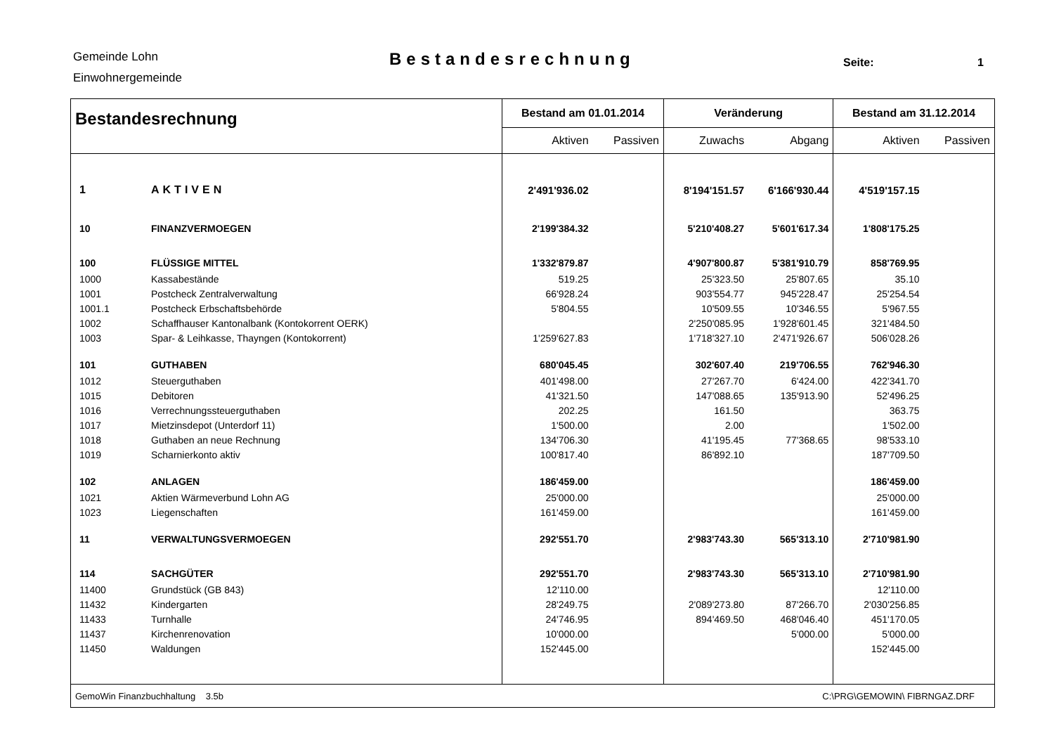Gemeinde Lohn
Einwohnergemeinde
Bestandesrechnung
Seite: 1
| Bestandesrechnung | | Bestand am 01.01.2014 | | Veränderung | | Bestand am 31.12.2014 | |
| --- | --- | --- | --- | --- | --- | --- | --- |
| | | Aktiven | Passiven | Zuwachs | Abgang | Aktiven | Passiven |
| 1 | AKTIVEN | 2'491'936.02 | | 8'194'151.57 | 6'166'930.44 | 4'519'157.15 | |
| 10 | FINANZVERMOEGEN | 2'199'384.32 | | 5'210'408.27 | 5'601'617.34 | 1'808'175.25 | |
| 100 | FLÜSSIGE MITTEL | 1'332'879.87 | | 4'907'800.87 | 5'381'910.79 | 858'769.95 | |
| 1000 | Kassabestände | 519.25 | | 25'323.50 | 25'807.65 | 35.10 | |
| 1001 | Postcheck Zentralverwaltung | 66'928.24 | | 903'554.77 | 945'228.47 | 25'254.54 | |
| 1001.1 | Postcheck Erbschaftsbehörde | 5'804.55 | | 10'509.55 | 10'346.55 | 5'967.55 | |
| 1002 | Schaffhauser Kantonalbank (Kontokorrent OERK) | | | 2'250'085.95 | 1'928'601.45 | 321'484.50 | |
| 1003 | Spar- & Leihkasse, Thayngen (Kontokorrent) | 1'259'627.83 | | 1'718'327.10 | 2'471'926.67 | 506'028.26 | |
| 101 | GUTHABEN | 680'045.45 | | 302'607.40 | 219'706.55 | 762'946.30 | |
| 1012 | Steuerguthaben | 401'498.00 | | 27'267.70 | 6'424.00 | 422'341.70 | |
| 1015 | Debitoren | 41'321.50 | | 147'088.65 | 135'913.90 | 52'496.25 | |
| 1016 | Verrechnungssteuerguthaben | 202.25 | | 161.50 | | 363.75 | |
| 1017 | Mietzinsdepot (Unterdorf 11) | 1'500.00 | | 2.00 | | 1'502.00 | |
| 1018 | Guthaben an neue Rechnung | 134'706.30 | | 41'195.45 | 77'368.65 | 98'533.10 | |
| 1019 | Scharnierkonto aktiv | 100'817.40 | | 86'892.10 | | 187'709.50 | |
| 102 | ANLAGEN | 186'459.00 | | | | 186'459.00 | |
| 1021 | Aktien Wärmeverbund Lohn AG | 25'000.00 | | | | 25'000.00 | |
| 1023 | Liegenschaften | 161'459.00 | | | | 161'459.00 | |
| 11 | VERWALTUNGSVERMOEGEN | 292'551.70 | | 2'983'743.30 | 565'313.10 | 2'710'981.90 | |
| 114 | SACHGÜTER | 292'551.70 | | 2'983'743.30 | 565'313.10 | 2'710'981.90 | |
| 11400 | Grundstück (GB 843) | 12'110.00 | | | | 12'110.00 | |
| 11432 | Kindergarten | 28'249.75 | | 2'089'273.80 | 87'266.70 | 2'030'256.85 | |
| 11433 | Turnhalle | 24'746.95 | | 894'469.50 | 468'046.40 | 451'170.05 | |
| 11437 | Kirchenrenovation | 10'000.00 | | | 5'000.00 | 5'000.00 | |
| 11450 | Waldungen | 152'445.00 | | | | 152'445.00 | |
| GemoWin Finanzbuchhaltung 3.5b | | | | C:\PRG\GEMOWIN\ FIBRNGAZ.DRF | | | |